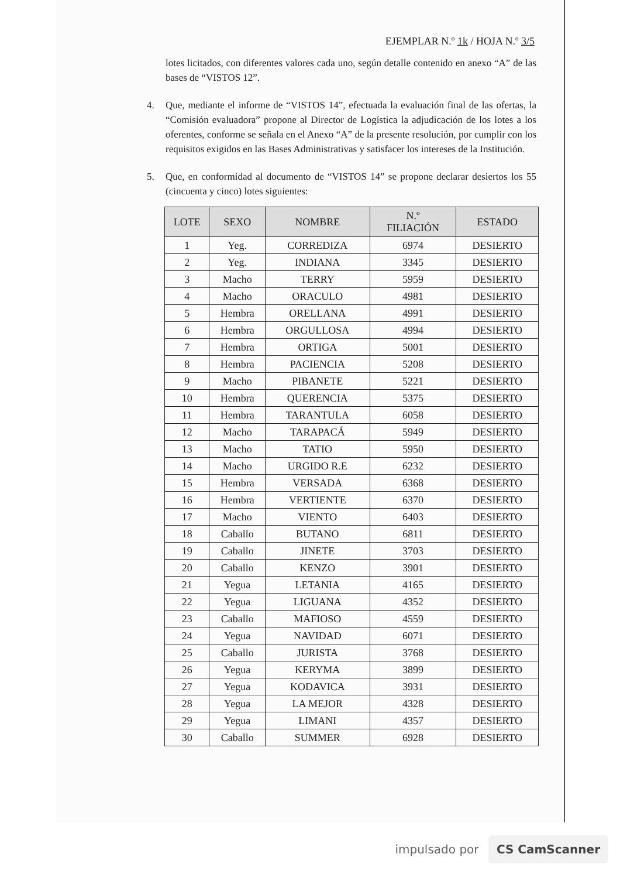EJEMPLAR N.º 1k / HOJA N.º 3/5
lotes licitados, con diferentes valores cada uno, según detalle contenido en anexo “A” de las bases de “VISTOS 12”.
4. Que, mediante el informe de “VISTOS 14”, efectuada la evaluación final de las ofertas, la “Comisión evaluadora” propone al Director de Logística la adjudicación de los lotes a los oferentes, conforme se señala en el Anexo “A” de la presente resolución, por cumplir con los requisitos exigidos en las Bases Administrativas y satisfacer los intereses de la Institución.
5. Que, en conformidad al documento de “VISTOS 14” se propone declarar desiertos los 55 (cincuenta y cinco) lotes siguientes:
| LOTE | SEXO | NOMBRE | N.º FILIACIÓN | ESTADO |
| --- | --- | --- | --- | --- |
| 1 | Yeg. | CORREDIZA | 6974 | DESIERTO |
| 2 | Yeg. | INDIANA | 3345 | DESIERTO |
| 3 | Macho | TERRY | 5959 | DESIERTO |
| 4 | Macho | ORACULO | 4981 | DESIERTO |
| 5 | Hembra | ORELLANA | 4991 | DESIERTO |
| 6 | Hembra | ORGULLOSA | 4994 | DESIERTO |
| 7 | Hembra | ORTIGA | 5001 | DESIERTO |
| 8 | Hembra | PACIENCIA | 5208 | DESIERTO |
| 9 | Macho | PIBANETE | 5221 | DESIERTO |
| 10 | Hembra | QUERENCIA | 5375 | DESIERTO |
| 11 | Hembra | TARANTULA | 6058 | DESIERTO |
| 12 | Macho | TARAPACÁ | 5949 | DESIERTO |
| 13 | Macho | TATIO | 5950 | DESIERTO |
| 14 | Macho | URGIDO R.E | 6232 | DESIERTO |
| 15 | Hembra | VERSADA | 6368 | DESIERTO |
| 16 | Hembra | VERTIENTE | 6370 | DESIERTO |
| 17 | Macho | VIENTO | 6403 | DESIERTO |
| 18 | Caballo | BUTANO | 6811 | DESIERTO |
| 19 | Caballo | JINETE | 3703 | DESIERTO |
| 20 | Caballo | KENZO | 3901 | DESIERTO |
| 21 | Yegua | LETANIA | 4165 | DESIERTO |
| 22 | Yegua | LIGUANA | 4352 | DESIERTO |
| 23 | Caballo | MAFIOSO | 4559 | DESIERTO |
| 24 | Yegua | NAVIDAD | 6071 | DESIERTO |
| 25 | Caballo | JURISTA | 3768 | DESIERTO |
| 26 | Yegua | KERYMA | 3899 | DESIERTO |
| 27 | Yegua | KODAVICA | 3931 | DESIERTO |
| 28 | Yegua | LA MEJOR | 4328 | DESIERTO |
| 29 | Yegua | LIMANI | 4357 | DESIERTO |
| 30 | Caballo | SUMMER | 6928 | DESIERTO |
impulsado por CS CamScanner